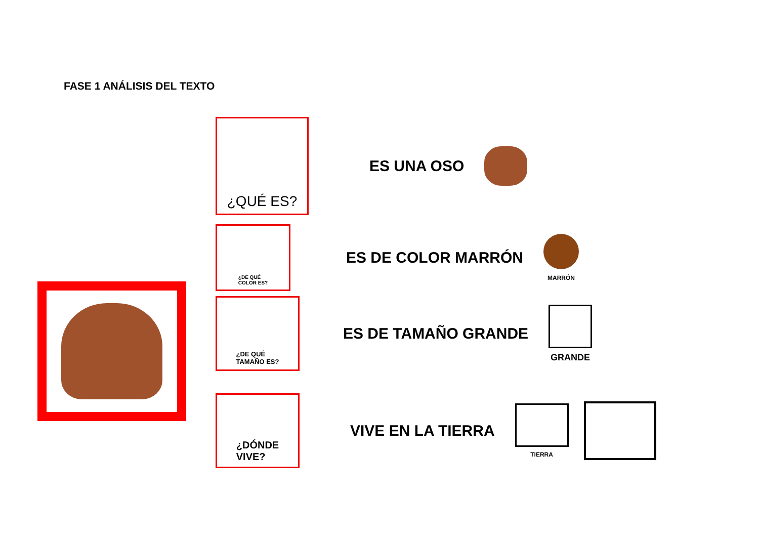FASE 1 ANÁLISIS DEL TEXTO
¿QUÉ ES?
ES UNA OSO
¿DE QUÉ
COLOR ES?
ES DE COLOR MARRÓN
MARRÓN
¿DE QUÉ
TAMAÑO ES?
ES DE TAMAÑO GRANDE
GRANDE
¿DÓNDE
VIVE?
VIVE EN LA TIERRA
TIERRA